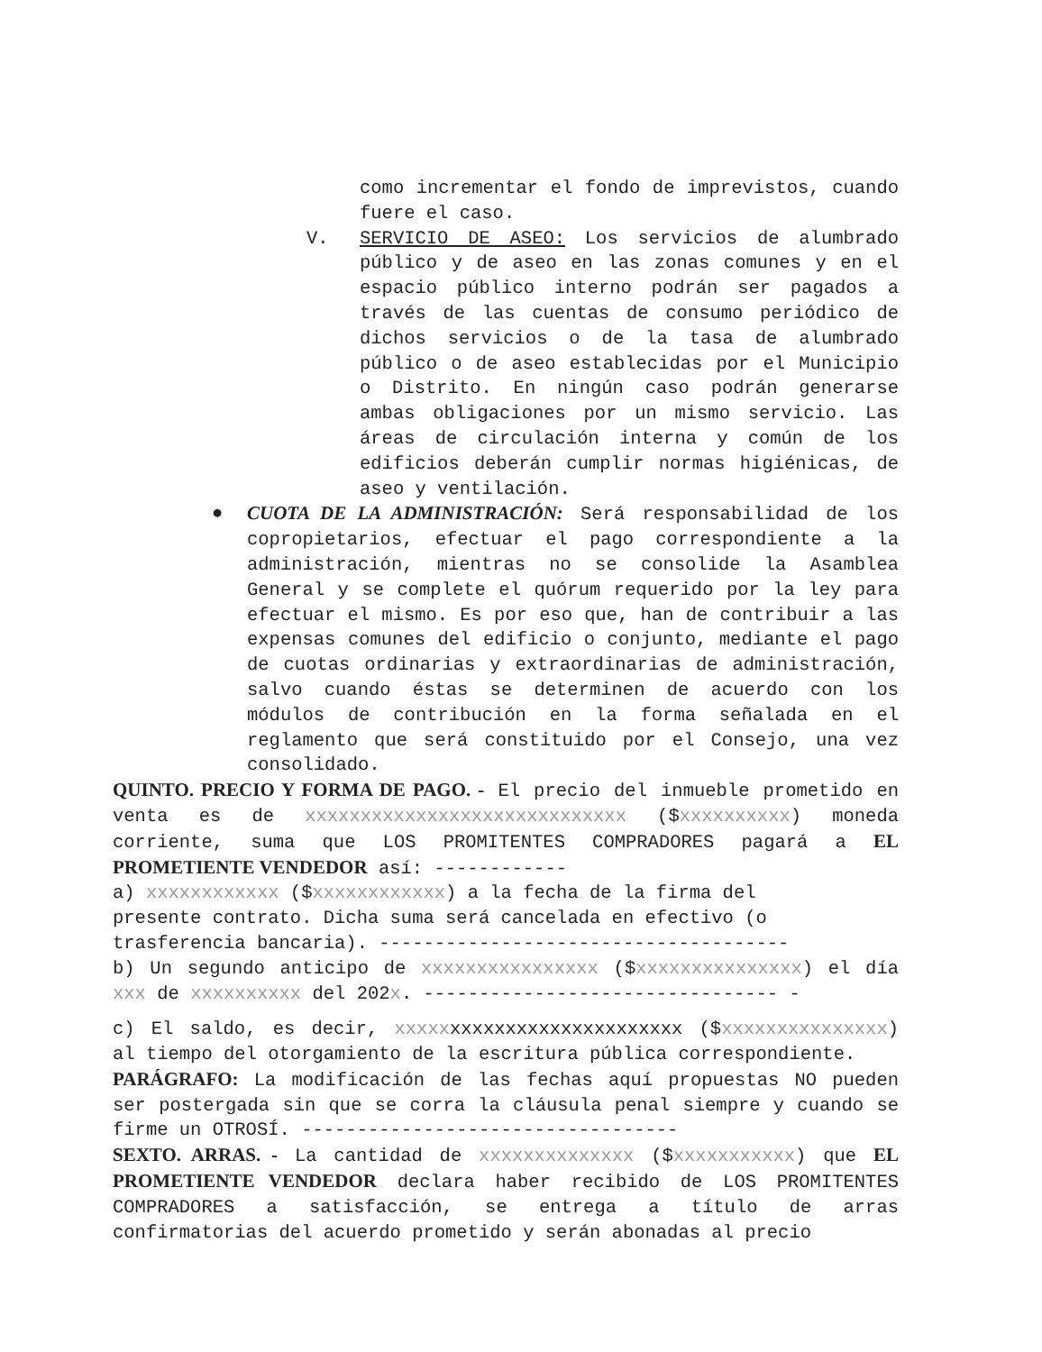como incrementar el fondo de imprevistos, cuando fuere el caso.
V. SERVICIO DE ASEO: Los servicios de alumbrado público y de aseo en las zonas comunes y en el espacio público interno podrán ser pagados a través de las cuentas de consumo periódico de dichos servicios o de la tasa de alumbrado público o de aseo establecidas por el Municipio o Distrito. En ningún caso podrán generarse ambas obligaciones por un mismo servicio. Las áreas de circulación interna y común de los edificios deberán cumplir normas higiénicas, de aseo y ventilación.
● CUOTA DE LA ADMINISTRACIÓN: Será responsabilidad de los copropietarios, efectuar el pago correspondiente a la administración, mientras no se consolide la Asamblea General y se complete el quórum requerido por la ley para efectuar el mismo. Es por eso que, han de contribuir a las expensas comunes del edificio o conjunto, mediante el pago de cuotas ordinarias y extraordinarias de administración, salvo cuando éstas se determinen de acuerdo con los módulos de contribución en la forma señalada en el reglamento que será constituido por el Consejo, una vez consolidado.
QUINTO. PRECIO Y FORMA DE PAGO. - El precio del inmueble prometido en venta es de xxxxxxxxxxxxxxxxxxxxxxxxxxxxx ($xxxxxxxxxx) moneda corriente, suma que LOS PROMITENTES COMPRADORES pagará a EL PROMETIENTE VENDEDOR así: ------------
a) xxxxxxxxxxxx ($xxxxxxxxxxxx) a la fecha de la firma del
presente contrato. Dicha suma será cancelada en efectivo (o
trasferencia bancaria). -------------------------------------
b) Un segundo anticipo de xxxxxxxxxxxxxxxx ($xxxxxxxxxxxxxxx) el día xxx de xxxxxxxxxx del 202x. -------------------------------- -
c) El saldo, es decir, xxxxxxxxxxxxxxxxxxxxxxxxxx ($xxxxxxxxxxxxxxx) al tiempo del otorgamiento de la escritura pública correspondiente.
PARÁGRAFO: La modificación de las fechas aquí propuestas NO pueden ser postergada sin que se corra la cláusula penal siempre y cuando se firme un OTROSÍ. ----------------------------------
SEXTO. ARRAS. - La cantidad de xxxxxxxxxxxxxx ($xxxxxxxxxxx) que EL PROMETIENTE VENDEDOR declara haber recibido de LOS PROMITENTES COMPRADORES a satisfacción, se entrega a título de arras confirmatorias del acuerdo prometido y serán abonadas al precio